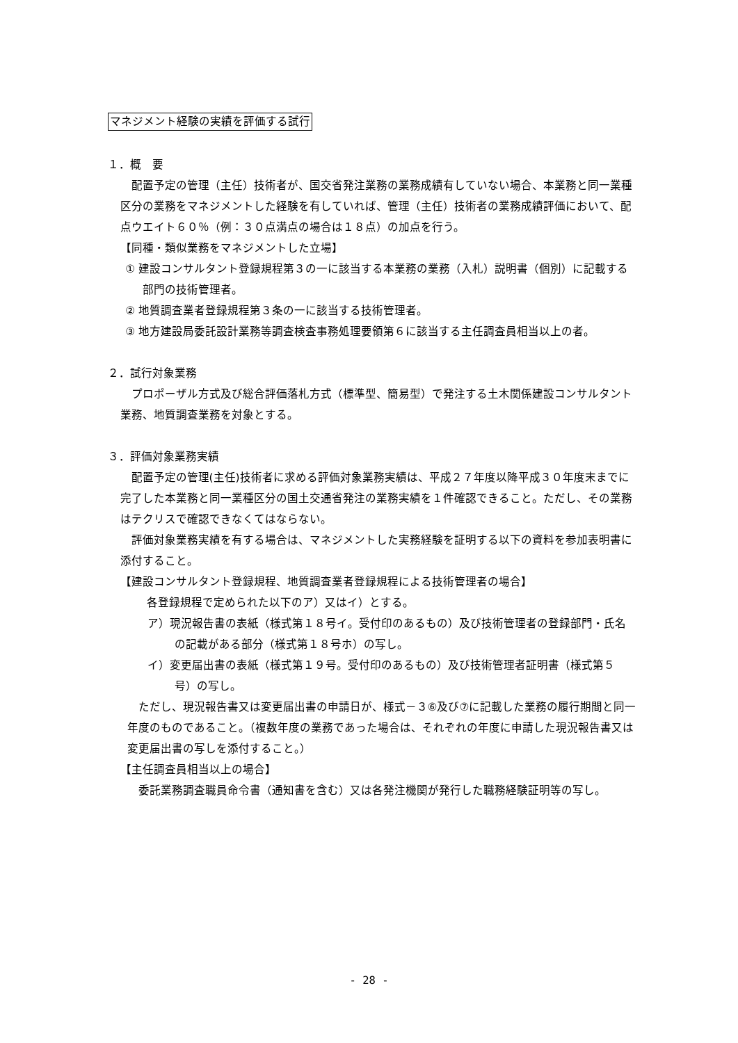マネジメント経験の実績を評価する試行
１．概　要
配置予定の管理（主任）技術者が、国交省発注業務の業務成績有していない場合、本業務と同一業種区分の業務をマネジメントした経験を有していれば、管理（主任）技術者の業務成績評価において、配点ウエイト６０％（例：３０点満点の場合は１８点）の加点を行う。
【同種・類似業務をマネジメントした立場】
① 建設コンサルタント登録規程第３の一に該当する本業務の業務（入札）説明書（個別）に記載する部門の技術管理者。
② 地質調査業者登録規程第３条の一に該当する技術管理者。
③ 地方建設局委託設計業務等調査検査事務処理要領第６に該当する主任調査員相当以上の者。
２．試行対象業務
プロポーザル方式及び総合評価落札方式（標準型、簡易型）で発注する土木関係建設コンサルタント業務、地質調査業務を対象とする。
３．評価対象業務実績
配置予定の管理(主任)技術者に求める評価対象業務実績は、平成２７年度以降平成３０年度末までに完了した本業務と同一業種区分の国土交通省発注の業務実績を１件確認できること。ただし、その業務はテクリスで確認できなくてはならない。
評価対象業務実績を有する場合は、マネジメントした実務経験を証明する以下の資料を参加表明書に添付すること。
【建設コンサルタント登録規程、地質調査業者登録規程による技術管理者の場合】
各登録規程で定められた以下のア）又はイ）とする。
ア）現況報告書の表紙（様式第１８号イ。受付印のあるもの）及び技術管理者の登録部門・氏名の記載がある部分（様式第１８号ホ）の写し。
イ）変更届出書の表紙（様式第１９号。受付印のあるもの）及び技術管理者証明書（様式第５号）の写し。
ただし、現況報告書又は変更届出書の申請日が、様式－３⑥及び⑦に記載した業務の履行期間と同一年度のものであること。（複数年度の業務であった場合は、それぞれの年度に申請した現況報告書又は変更届出書の写しを添付すること。）
【主任調査員相当以上の場合】
委託業務調査職員命令書（通知書を含む）又は各発注機関が発行した職務経験証明等の写し。
- 28 -